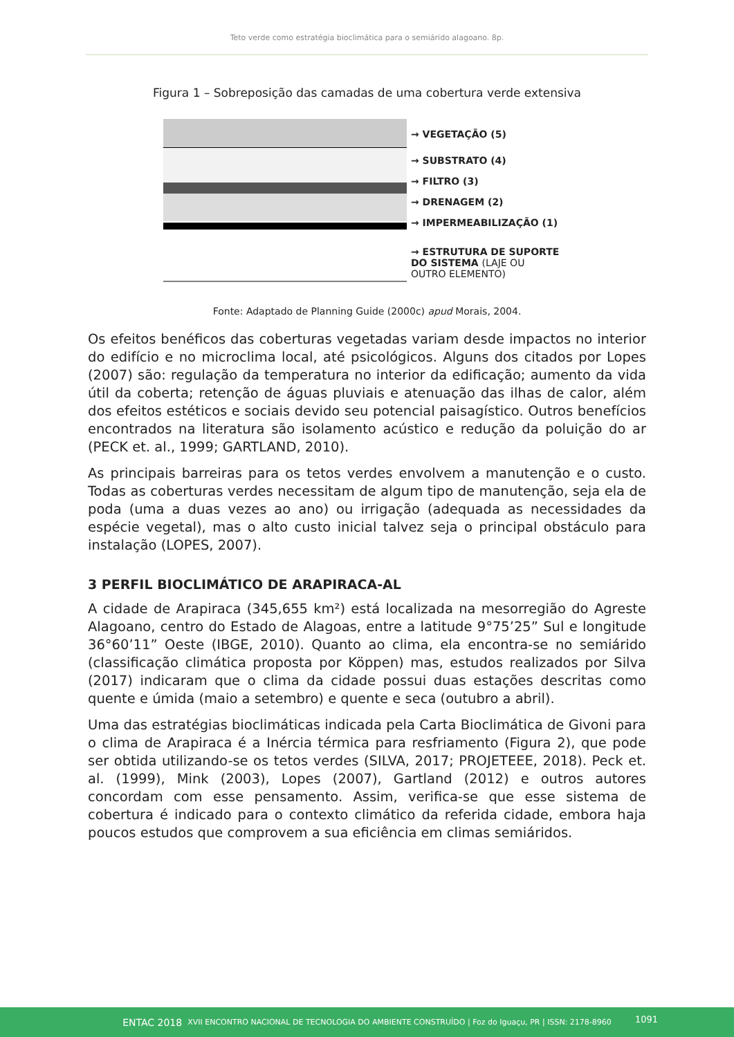Teto verde como estratégia bioclimática para o semiárido alagoano. 8p.
Figura 1 – Sobreposição das camadas de uma cobertura verde extensiva
→ VEGETAÇÃO (5)
→ SUBSTRATO (4)
→ FILTRO (3)
→ DRENAGEM (2)
→ IMPERMEABILIZAÇÃO (1)
→ ESTRUTURA DE SUPORTE
DO SISTEMA (LAJE OU
OUTRO ELEMENTO)
Fonte: Adaptado de Planning Guide (2000c) apud Morais, 2004.
Os efeitos benéficos das coberturas vegetadas variam desde impactos no interior do edifício e no microclima local, até psicológicos. Alguns dos citados por Lopes (2007) são: regulação da temperatura no interior da edificação; aumento da vida útil da coberta; retenção de águas pluviais e atenuação das ilhas de calor, além dos efeitos estéticos e sociais devido seu potencial paisagístico. Outros benefícios encontrados na literatura são isolamento acústico e redução da poluição do ar (PECK et. al., 1999; GARTLAND, 2010).
As principais barreiras para os tetos verdes envolvem a manutenção e o custo. Todas as coberturas verdes necessitam de algum tipo de manutenção, seja ela de poda (uma a duas vezes ao ano) ou irrigação (adequada as necessidades da espécie vegetal), mas o alto custo inicial talvez seja o principal obstáculo para instalação (LOPES, 2007).
3 PERFIL BIOCLIMÁTICO DE ARAPIRACA-AL
A cidade de Arapiraca (345,655 km²) está localizada na mesorregião do Agreste Alagoano, centro do Estado de Alagoas, entre a latitude 9°75’25” Sul e longitude 36°60’11” Oeste (IBGE, 2010). Quanto ao clima, ela encontra-se no semiárido (classificação climática proposta por Köppen) mas, estudos realizados por Silva (2017) indicaram que o clima da cidade possui duas estações descritas como quente e úmida (maio a setembro) e quente e seca (outubro a abril).
Uma das estratégias bioclimáticas indicada pela Carta Bioclimática de Givoni para o clima de Arapiraca é a Inércia térmica para resfriamento (Figura 2), que pode ser obtida utilizando-se os tetos verdes (SILVA, 2017; PROJETEEE, 2018). Peck et. al. (1999), Mink (2003), Lopes (2007), Gartland (2012) e outros autores concordam com esse pensamento. Assim, verifica-se que esse sistema de cobertura é indicado para o contexto climático da referida cidade, embora haja poucos estudos que comprovem a sua eficiência em climas semiáridos.
ENTAC 2018 XVII ENCONTRO NACIONAL DE TECNOLOGIA DO AMBIENTE CONSTRUÍDO | Foz do Iguaçu, PR | ISSN: 2178-8960
1091